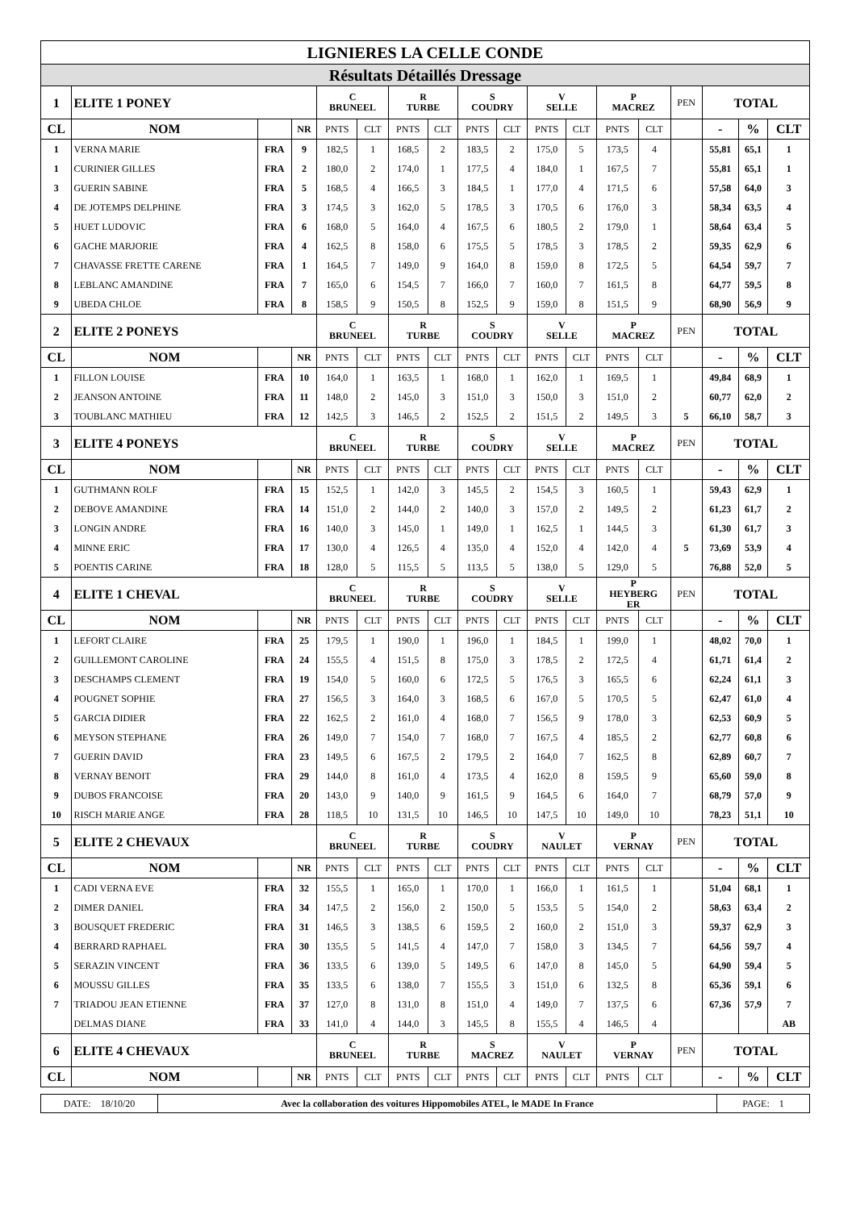| LIGNIERES LA CELLE CONDE | | | | | | | | | | | | | | | | | |
| Résultats Détaillés Dressage | | | | | | | | | | | | | | | | | |
| 1 | ELITE 1 PONEY | | | C BRUNEEL | | R TURBE | | S COUDRY | | V SELLE | | P MACREZ | | PEN | TOTAL | | |
| CL | NOM | | NR | PNTS | CLT | PNTS | CLT | PNTS | CLT | PNTS | CLT | PNTS | CLT | | - | % | CLT |
| 1 | VERNA MARIE | FRA | 9 | 182,5 | 1 | 168,5 | 2 | 183,5 | 2 | 175,0 | 5 | 173,5 | 4 | | 55,81 | 65,1 | 1 |
| 1 | CURINIER GILLES | FRA | 2 | 180,0 | 2 | 174,0 | 1 | 177,5 | 4 | 184,0 | 1 | 167,5 | 7 | | 55,81 | 65,1 | 1 |
| 3 | GUERIN SABINE | FRA | 5 | 168,5 | 4 | 166,5 | 3 | 184,5 | 1 | 177,0 | 4 | 171,5 | 6 | | 57,58 | 64,0 | 3 |
| 4 | DE JOTEMPS DELPHINE | FRA | 3 | 174,5 | 3 | 162,0 | 5 | 178,5 | 3 | 170,5 | 6 | 176,0 | 3 | | 58,34 | 63,5 | 4 |
| 5 | HUET LUDOVIC | FRA | 6 | 168,0 | 5 | 164,0 | 4 | 167,5 | 6 | 180,5 | 2 | 179,0 | 1 | | 58,64 | 63,4 | 5 |
| 6 | GACHE MARJORIE | FRA | 4 | 162,5 | 8 | 158,0 | 6 | 175,5 | 5 | 178,5 | 3 | 178,5 | 2 | | 59,35 | 62,9 | 6 |
| 7 | CHAVASSE FRETTE CARENE | FRA | 1 | 164,5 | 7 | 149,0 | 9 | 164,0 | 8 | 159,0 | 8 | 172,5 | 5 | | 64,54 | 59,7 | 7 |
| 8 | LEBLANC AMANDINE | FRA | 7 | 165,0 | 6 | 154,5 | 7 | 166,0 | 7 | 160,0 | 7 | 161,5 | 8 | | 64,77 | 59,5 | 8 |
| 9 | UBEDA CHLOE | FRA | 8 | 158,5 | 9 | 150,5 | 8 | 152,5 | 9 | 159,0 | 8 | 151,5 | 9 | | 68,90 | 56,9 | 9 |
| 2 | ELITE 2 PONEYS | | | C BRUNEEL | | R TURBE | | S COUDRY | | V SELLE | | P MACREZ | | PEN | TOTAL | | |
| CL | NOM | | NR | PNTS | CLT | PNTS | CLT | PNTS | CLT | PNTS | CLT | PNTS | CLT | | - | % | CLT |
| 1 | FILLON LOUISE | FRA | 10 | 164,0 | 1 | 163,5 | 1 | 168,0 | 1 | 162,0 | 1 | 169,5 | 1 | | 49,84 | 68,9 | 1 |
| 2 | JEANSON ANTOINE | FRA | 11 | 148,0 | 2 | 145,0 | 3 | 151,0 | 3 | 150,0 | 3 | 151,0 | 2 | | 60,77 | 62,0 | 2 |
| 3 | TOUBLANC MATHIEU | FRA | 12 | 142,5 | 3 | 146,5 | 2 | 152,5 | 2 | 151,5 | 2 | 149,5 | 3 | 5 | 66,10 | 58,7 | 3 |
| 3 | ELITE 4 PONEYS | | | C BRUNEEL | | R TURBE | | S COUDRY | | V SELLE | | P MACREZ | | PEN | TOTAL | | |
| CL | NOM | | NR | PNTS | CLT | PNTS | CLT | PNTS | CLT | PNTS | CLT | PNTS | CLT | | - | % | CLT |
| 1 | GUTHMANN ROLF | FRA | 15 | 152,5 | 1 | 142,0 | 3 | 145,5 | 2 | 154,5 | 3 | 160,5 | 1 | | 59,43 | 62,9 | 1 |
| 2 | DEBOVE AMANDINE | FRA | 14 | 151,0 | 2 | 144,0 | 2 | 140,0 | 3 | 157,0 | 2 | 149,5 | 2 | | 61,23 | 61,7 | 2 |
| 3 | LONGIN ANDRE | FRA | 16 | 140,0 | 3 | 145,0 | 1 | 149,0 | 1 | 162,5 | 1 | 144,5 | 3 | | 61,30 | 61,7 | 3 |
| 4 | MINNE ERIC | FRA | 17 | 130,0 | 4 | 126,5 | 4 | 135,0 | 4 | 152,0 | 4 | 142,0 | 4 | 5 | 73,69 | 53,9 | 4 |
| 5 | POENTIS CARINE | FRA | 18 | 128,0 | 5 | 115,5 | 5 | 113,5 | 5 | 138,0 | 5 | 129,0 | 5 | | 76,88 | 52,0 | 5 |
| 4 | ELITE 1 CHEVAL | | | C BRUNEEL | | R TURBE | | S COUDRY | | V SELLE | | P HEYBERG ER | | PEN | TOTAL | | |
| CL | NOM | | NR | PNTS | CLT | PNTS | CLT | PNTS | CLT | PNTS | CLT | PNTS | CLT | | - | % | CLT |
| 1 | LEFORT CLAIRE | FRA | 25 | 179,5 | 1 | 190,0 | 1 | 196,0 | 1 | 184,5 | 1 | 199,0 | 1 | | 48,02 | 70,0 | 1 |
| 2 | GUILLEMONT CAROLINE | FRA | 24 | 155,5 | 4 | 151,5 | 8 | 175,0 | 3 | 178,5 | 2 | 172,5 | 4 | | 61,71 | 61,4 | 2 |
| 3 | DESCHAMPS CLEMENT | FRA | 19 | 154,0 | 5 | 160,0 | 6 | 172,5 | 5 | 176,5 | 3 | 165,5 | 6 | | 62,24 | 61,1 | 3 |
| 4 | POUGNET SOPHIE | FRA | 27 | 156,5 | 3 | 164,0 | 3 | 168,5 | 6 | 167,0 | 5 | 170,5 | 5 | | 62,47 | 61,0 | 4 |
| 5 | GARCIA DIDIER | FRA | 22 | 162,5 | 2 | 161,0 | 4 | 168,0 | 7 | 156,5 | 9 | 178,0 | 3 | | 62,53 | 60,9 | 5 |
| 6 | MEYSON STEPHANE | FRA | 26 | 149,0 | 7 | 154,0 | 7 | 168,0 | 7 | 167,5 | 4 | 185,5 | 2 | | 62,77 | 60,8 | 6 |
| 7 | GUERIN DAVID | FRA | 23 | 149,5 | 6 | 167,5 | 2 | 179,5 | 2 | 164,0 | 7 | 162,5 | 8 | | 62,89 | 60,7 | 7 |
| 8 | VERNAY BENOIT | FRA | 29 | 144,0 | 8 | 161,0 | 4 | 173,5 | 4 | 162,0 | 8 | 159,5 | 9 | | 65,60 | 59,0 | 8 |
| 9 | DUBOS FRANCOISE | FRA | 20 | 143,0 | 9 | 140,0 | 9 | 161,5 | 9 | 164,5 | 6 | 164,0 | 7 | | 68,79 | 57,0 | 9 |
| 10 | RISCH MARIE ANGE | FRA | 28 | 118,5 | 10 | 131,5 | 10 | 146,5 | 10 | 147,5 | 10 | 149,0 | 10 | | 78,23 | 51,1 | 10 |
| 5 | ELITE 2 CHEVAUX | | | C BRUNEEL | | R TURBE | | S COUDRY | | V NAULET | | P VERNAY | | PEN | TOTAL | | |
| CL | NOM | | NR | PNTS | CLT | PNTS | CLT | PNTS | CLT | PNTS | CLT | PNTS | CLT | | - | % | CLT |
| 1 | CADI VERNA EVE | FRA | 32 | 155,5 | 1 | 165,0 | 1 | 170,0 | 1 | 166,0 | 1 | 161,5 | 1 | | 51,04 | 68,1 | 1 |
| 2 | DIMER DANIEL | FRA | 34 | 147,5 | 2 | 156,0 | 2 | 150,0 | 5 | 153,5 | 5 | 154,0 | 2 | | 58,63 | 63,4 | 2 |
| 3 | BOUSQUET FREDERIC | FRA | 31 | 146,5 | 3 | 138,5 | 6 | 159,5 | 2 | 160,0 | 2 | 151,0 | 3 | | 59,37 | 62,9 | 3 |
| 4 | BERRARD RAPHAEL | FRA | 30 | 135,5 | 5 | 141,5 | 4 | 147,0 | 7 | 158,0 | 3 | 134,5 | 7 | | 64,56 | 59,7 | 4 |
| 5 | SERAZIN VINCENT | FRA | 36 | 133,5 | 6 | 139,0 | 5 | 149,5 | 6 | 147,0 | 8 | 145,0 | 5 | | 64,90 | 59,4 | 5 |
| 6 | MOUSSU GILLES | FRA | 35 | 133,5 | 6 | 138,0 | 7 | 155,5 | 3 | 151,0 | 6 | 132,5 | 8 | | 65,36 | 59,1 | 6 |
| 7 | TRIADOU JEAN ETIENNE | FRA | 37 | 127,0 | 8 | 131,0 | 8 | 151,0 | 4 | 149,0 | 7 | 137,5 | 6 | | 67,36 | 57,9 | 7 |
| | DELMAS DIANE | FRA | 33 | 141,0 | 4 | 144,0 | 3 | 145,5 | 8 | 155,5 | 4 | 146,5 | 4 | | | | AB |
| 6 | ELITE 4 CHEVAUX | | | C BRUNEEL | | R TURBE | | S MACREZ | | V NAULET | | P VERNAY | | PEN | TOTAL | | |
| CL | NOM | | NR | PNTS | CLT | PNTS | CLT | PNTS | CLT | PNTS | CLT | PNTS | CLT | | - | % | CLT |
| DATE: 18/10/20 | Avec la collaboration des voitures Hippomobiles ATEL, le MADE In France | PAGE: 1 |